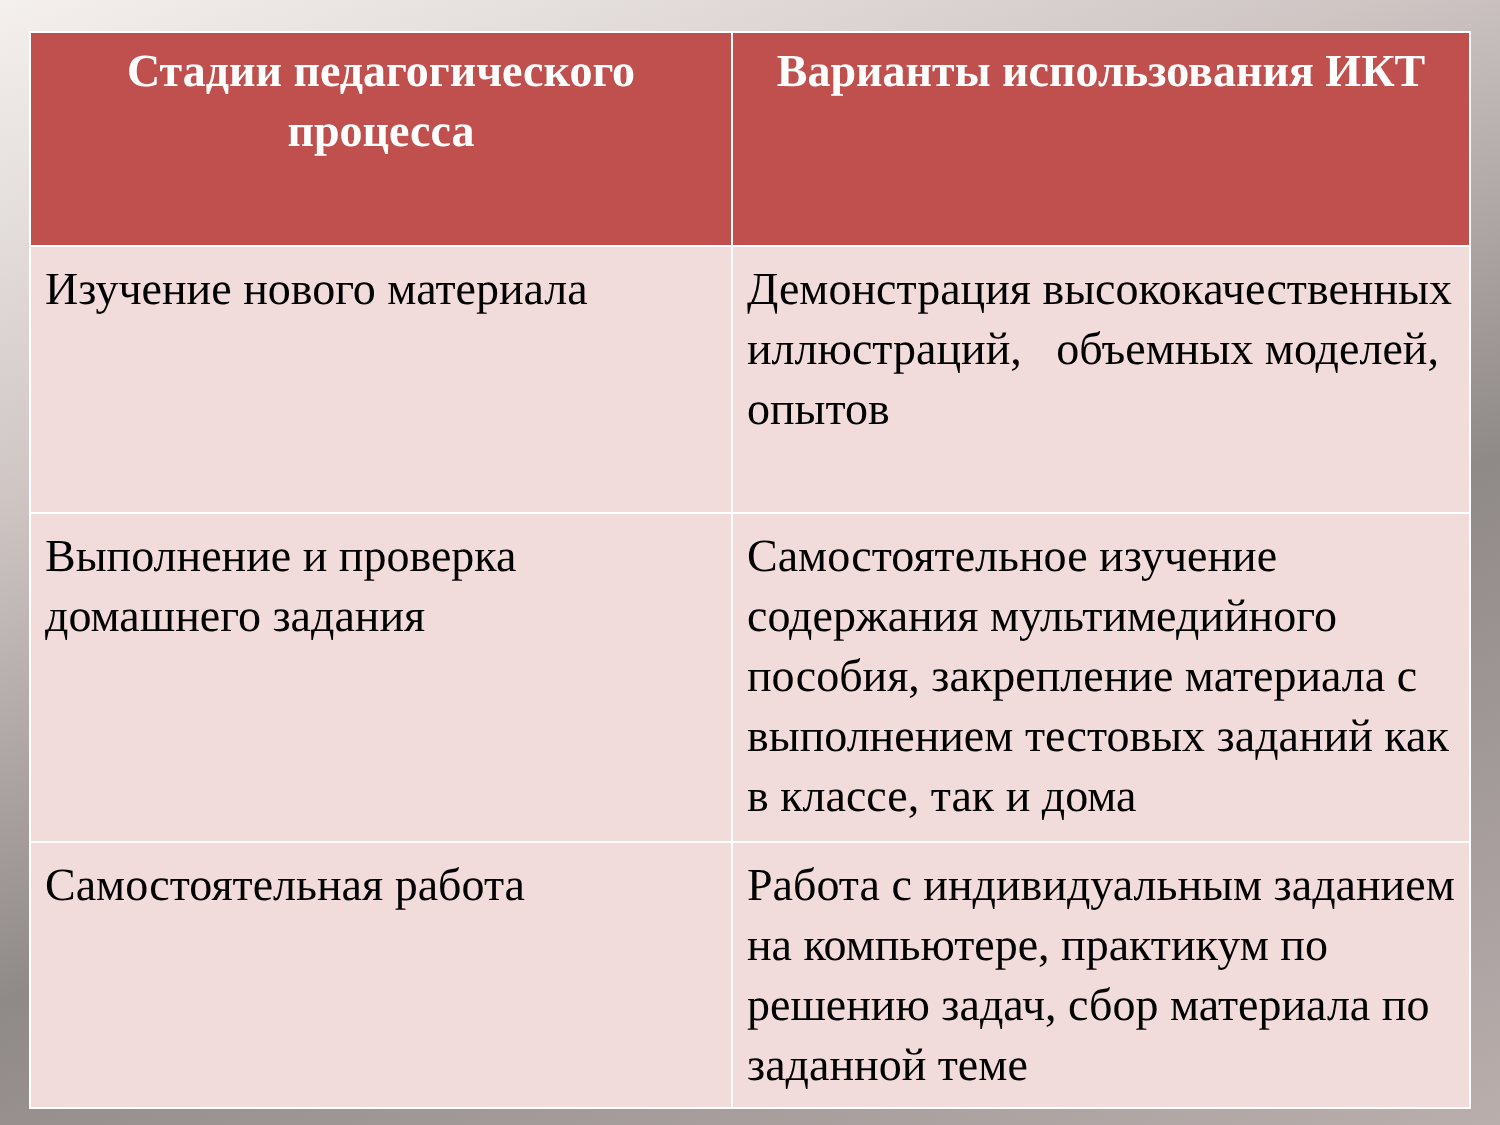| Стадии педагогического процесса | Варианты использования ИКТ |
| --- | --- |
| Изучение нового материала | Демонстрация высококачественных иллюстраций, объемных моделей, опытов |
| Выполнение и проверка домашнего задания | Самостоятельное изучение содержания мультимедийного пособия, закрепление материала с выполнением тестовых заданий как в классе, так и дома |
| Самостоятельная работа | Работа с индивидуальным заданием на компьютере, практикум по решению задач, сбор материала по заданной теме |